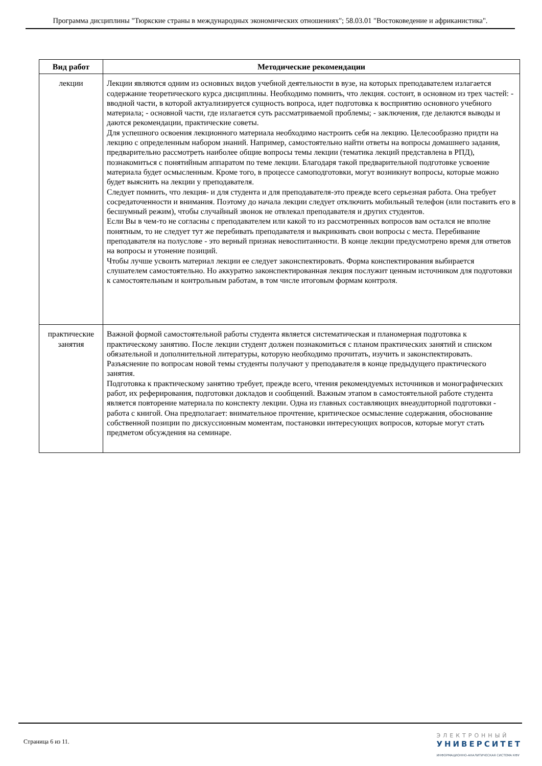Программа дисциплины "Тюркские страны в международных экономических отношениях"; 58.03.01 "Востоковедение и африканистика".
| Вид работ | Методические рекомендации |
| --- | --- |
| лекции | Лекции являются одним из основных видов учебной деятельности в вузе, на которых преподавателем излагается содержание теоретического курса дисциплины. Необходимо помнить, что лекция. состоит, в основном из трех частей: - вводной части, в которой актуализируется сущность вопроса, идет подготовка к восприятию основного учебного материала; - основной части, где излагается суть рассматриваемой проблемы; - заключения, где делаются выводы и даются рекомендации, практические советы. Для успешного освоения лекционного материала необходимо настроить себя на лекцию. Целесообразно придти на лекцию с определенным набором знаний. Например, самостоятельно найти ответы на вопросы домашнего задания, предварительно рассмотреть наиболее общие вопросы темы лекции (тематика лекций представлена в РПД), познакомиться с понятийным аппаратом по теме лекции. Благодаря такой предварительной подготовке усвоение материала будет осмысленным. Кроме того, в процессе самоподготовки, могут возникнут вопросы, которые можно будет выяснить на лекции у преподавателя. Следует помнить, что лекция- и для студента и для преподавателя-это прежде всего серьезная работа. Она требует сосредаточенности и внимания. Поэтому до начала лекции следует отключить мобильный телефон (или поставить его в бесшумный режим), чтобы случайный звонок не отвлекал преподавателя и других студентов. Если Вы в чем-то не согласны с преподавателем или какой то из рассмотренных вопросов вам остался не вполне понятным, то не следует тут же перебивать преподавателя и выкрикивать свои вопросы с места. Перебивание преподавателя на полуслове - это верный признак невоспитанности. В конце лекции предусмотрено время для ответов на вопросы и утонение позиций. Чтобы лучше усвоить материал лекции ее следует законспектировать. Форма конспектирования выбирается слушателем самостоятельно. Но аккуратно законспектированная лекция послужит ценным источником для подготовки к самостоятельным и контрольным работам, в том числе итоговым формам контроля. |
| практические занятия | Важной формой самостоятельной работы студента является систематическая и планомерная подготовка к практическому занятию. После лекции студент должен познакомиться с планом практических занятий и списком обязательной и дополнительной литературы, которую необходимо прочитать, изучить и законспектировать. Разъяснение по вопросам новой темы студенты получают у преподавателя в конце предыдущего практического занятия. Подготовка к практическому занятию требует, прежде всего, чтения рекомендуемых источников и монографических работ, их реферирования, подготовки докладов и сообщений. Важным этапом в самостоятельной работе студента является повторение материала по конспекту лекции. Одна из главных составляющих внеаудиторной подготовки - работа с книгой. Она предполагает: внимательное прочтение, критическое осмысление содержания, обоснование собственной позиции по дискуссионным моментам, постановки интересующих вопросов, которые могут стать предметом обсуждения на семинаре. |
Страница 6 из 11.
ЭЛЕКТРОННЫЙ
УНИВЕРСИТЕТ
ИНФОРМАЦИОННО-АНАЛИТИЧЕСКАЯ СИСТЕМА КФУ